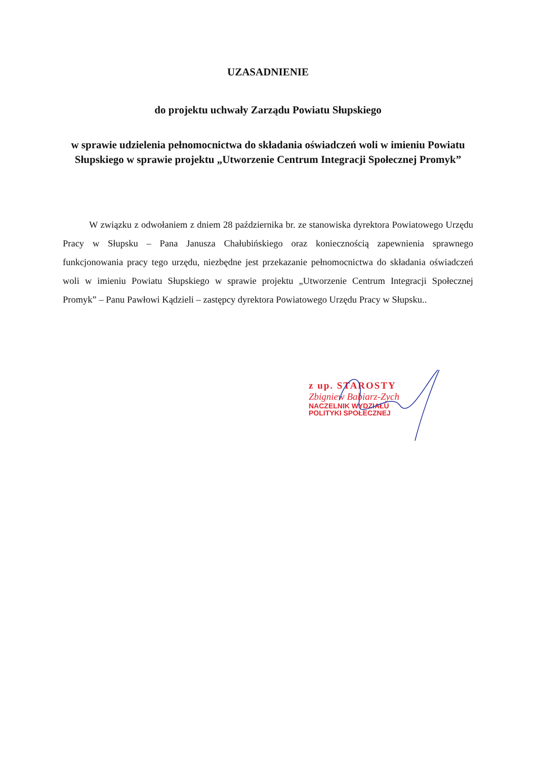UZASADNIENIE
do projektu uchwały Zarządu Powiatu Słupskiego
w sprawie udzielenia pełnomocnictwa do składania oświadczeń woli w imieniu Powiatu Słupskiego w sprawie projektu „Utworzenie Centrum Integracji Społecznej Promyk”
W związku z odwołaniem z dniem 28 października br. ze stanowiska dyrektora Powiatowego Urzędu Pracy w Słupsku – Pana Janusza Chałubińskiego oraz koniecznością zapewnienia sprawnego funkcjonowania pracy tego urzędu, niezbędne jest przekazanie pełnomocnictwa do składania oświadczeń woli w imieniu Powiatu Słupskiego w sprawie projektu „Utworzenie Centrum Integracji Społecznej Promyk” – Panu Pawłowi Kądzieli – zastępcy dyrektora Powiatowego Urzędu Pracy w Słupsku..
z up. STAROSTY
Zbigniew Babiarz-Zych
NACZELNIK WYDZIAŁU
POLITYKI SPOŁECZNEJ